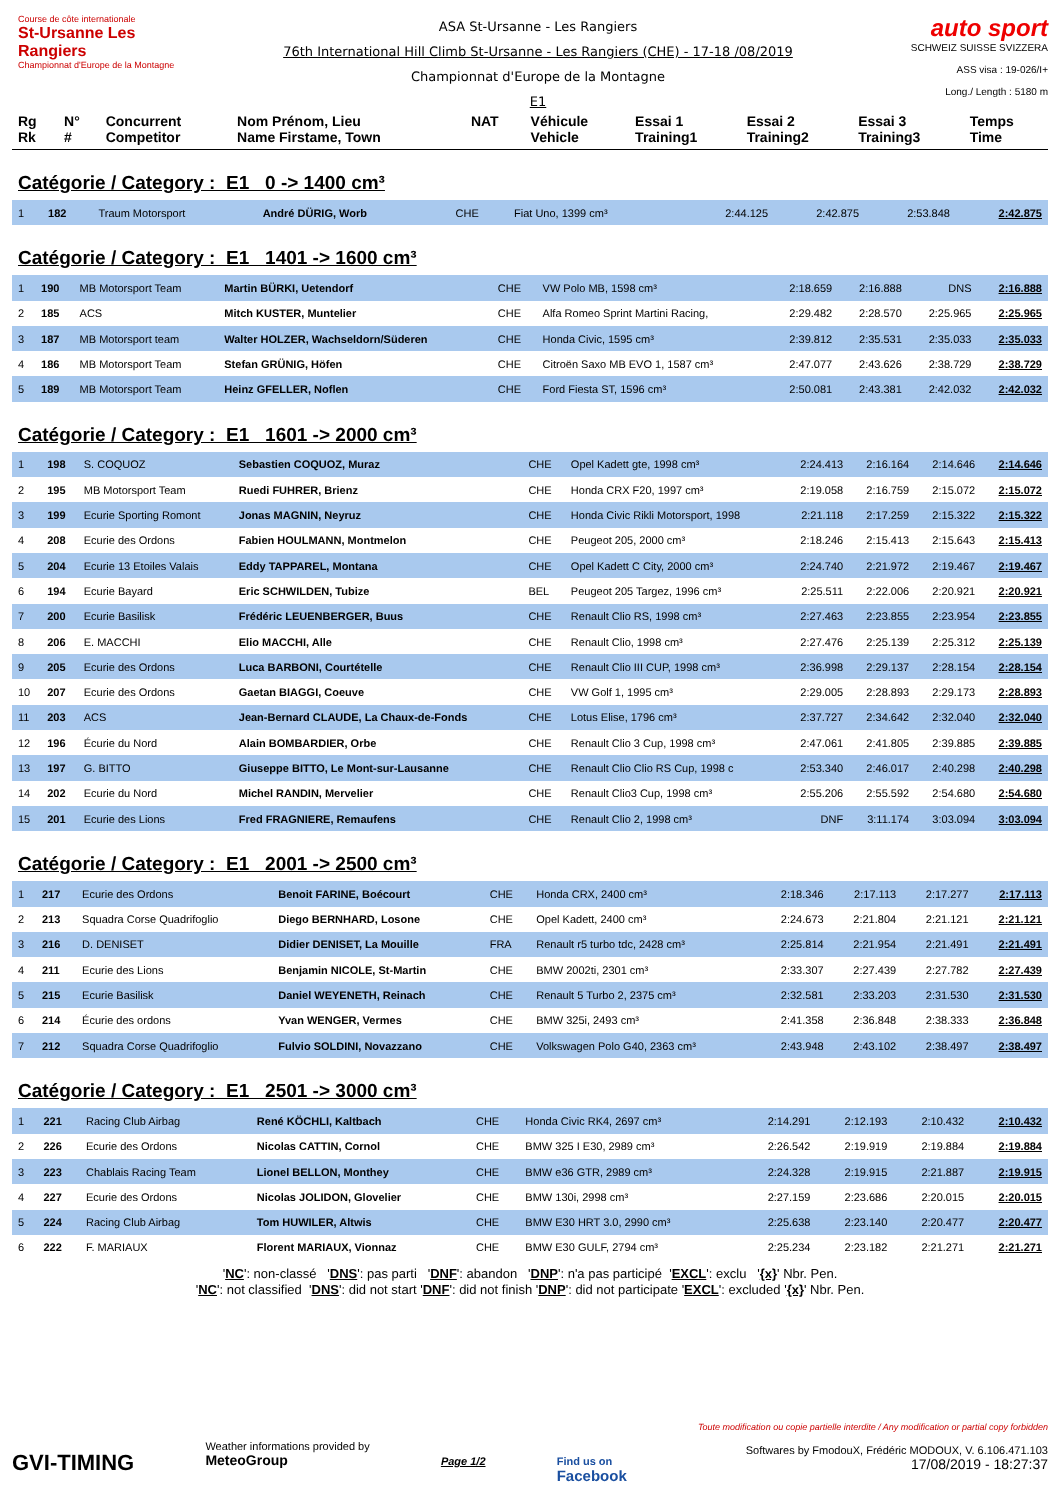Course de côte internationale
St-Ursanne Les Rangiers
Championnat d'Europe de la Montagne
ASA St-Ursanne - Les Rangiers
76th International Hill Climb St-Ursanne - Les Rangiers (CHE) - 17-18 /08/2019
Championnat d'Europe de la Montagne
E1
auto sport
SCHWEIZ SUISSE SVIZZERA
ASS visa : 19-026/I+
Long./ Length : 5180 m
| Rg Rk | N° # | Concurrent Competitor | Nom Prénom, Lieu Name Firstame, Town | NAT | Véhicule Vehicle | Essai 1 Training1 | Essai 2 Training2 | Essai 3 Training3 | Temps Time |
| --- | --- | --- | --- | --- | --- | --- | --- | --- | --- |
Catégorie / Category : E1 0 -> 1400 cm³
| 1 | 182 | Traum Motorsport | André DÜRIG, Worb | CHE | Fiat Uno, 1399 cm³ | 2:44.125 | 2:42.875 | 2:53.848 | 2:42.875 |
Catégorie / Category : E1 1401 -> 1600 cm³
| 1 | 190 | MB Motorsport Team | Martin BÜRKI, Uetendorf | CHE | VW Polo MB, 1598 cm³ | 2:18.659 | 2:16.888 | DNS | 2:16.888 |
| 2 | 185 | ACS | Mitch KUSTER, Muntelier | CHE | Alfa Romeo Sprint Martini Racing, | 2:29.482 | 2:28.570 | 2:25.965 | 2:25.965 |
| 3 | 187 | MB Motorsport team | Walter HOLZER, Wachseldorn/Süderen | CHE | Honda Civic, 1595 cm³ | 2:39.812 | 2:35.531 | 2:35.033 | 2:35.033 |
| 4 | 186 | MB Motorsport Team | Stefan GRÜNIG, Höfen | CHE | Citroën Saxo MB EVO 1, 1587 cm³ | 2:47.077 | 2:43.626 | 2:38.729 | 2:38.729 |
| 5 | 189 | MB Motorsport Team | Heinz GFELLER, Noflen | CHE | Ford Fiesta ST, 1596 cm³ | 2:50.081 | 2:43.381 | 2:42.032 | 2:42.032 |
Catégorie / Category : E1 1601 -> 2000 cm³
| 1 | 198 | S. COQUOZ | Sebastien COQUOZ, Muraz | CHE | Opel Kadett gte, 1998 cm³ | 2:24.413 | 2:16.164 | 2:14.646 | 2:14.646 |
| 2 | 195 | MB Motorsport Team | Ruedi FUHRER, Brienz | CHE | Honda CRX F20, 1997 cm³ | 2:19.058 | 2:16.759 | 2:15.072 | 2:15.072 |
| 3 | 199 | Ecurie Sporting Romont | Jonas MAGNIN, Neyruz | CHE | Honda Civic Rikli Motorsport, 1998 | 2:21.118 | 2:17.259 | 2:15.322 | 2:15.322 |
| 4 | 208 | Ecurie des Ordons | Fabien HOULMANN, Montmelon | CHE | Peugeot 205, 2000 cm³ | 2:18.246 | 2:15.413 | 2:15.643 | 2:15.413 |
| 5 | 204 | Ecurie 13 Etoiles Valais | Eddy TAPPAREL, Montana | CHE | Opel Kadett C City, 2000 cm³ | 2:24.740 | 2:21.972 | 2:19.467 | 2:19.467 |
| 6 | 194 | Ecurie Bayard | Eric SCHWILDEN, Tubize | BEL | Peugeot 205 Targez, 1996 cm³ | 2:25.511 | 2:22.006 | 2:20.921 | 2:20.921 |
| 7 | 200 | Ecurie Basilisk | Frédéric LEUENBERGER, Buus | CHE | Renault Clio RS, 1998 cm³ | 2:27.463 | 2:23.855 | 2:23.954 | 2:23.855 |
| 8 | 206 | E. MACCHI | Elio MACCHI, Alle | CHE | Renault Clio, 1998 cm³ | 2:27.476 | 2:25.139 | 2:25.312 | 2:25.139 |
| 9 | 205 | Ecurie des Ordons | Luca BARBONI, Courtételle | CHE | Renault Clio III CUP, 1998 cm³ | 2:36.998 | 2:29.137 | 2:28.154 | 2:28.154 |
| 10 | 207 | Ecurie des Ordons | Gaetan BIAGGI, Coeuve | CHE | VW Golf 1, 1995 cm³ | 2:29.005 | 2:28.893 | 2:29.173 | 2:28.893 |
| 11 | 203 | ACS | Jean-Bernard CLAUDE, La Chaux-de-Fonds | CHE | Lotus Elise, 1796 cm³ | 2:37.727 | 2:34.642 | 2:32.040 | 2:32.040 |
| 12 | 196 | Écurie du Nord | Alain BOMBARDIER, Orbe | CHE | Renault Clio 3 Cup, 1998 cm³ | 2:47.061 | 2:41.805 | 2:39.885 | 2:39.885 |
| 13 | 197 | G. BITTO | Giuseppe BITTO, Le Mont-sur-Lausanne | CHE | Renault Clio Clio RS Cup, 1998 c | 2:53.340 | 2:46.017 | 2:40.298 | 2:40.298 |
| 14 | 202 | Ecurie du Nord | Michel RANDIN, Mervelier | CHE | Renault Clio3 Cup, 1998 cm³ | 2:55.206 | 2:55.592 | 2:54.680 | 2:54.680 |
| 15 | 201 | Ecurie des Lions | Fred FRAGNIERE, Remaufens | CHE | Renault Clio 2, 1998 cm³ | DNF | 3:11.174 | 3:03.094 | 3:03.094 |
Catégorie / Category : E1 2001 -> 2500 cm³
| 1 | 217 | Ecurie des Ordons | Benoit FARINE, Boécourt | CHE | Honda CRX, 2400 cm³ | 2:18.346 | 2:17.113 | 2:17.277 | 2:17.113 |
| 2 | 213 | Squadra Corse Quadrifoglio | Diego BERNHARD, Losone | CHE | Opel Kadett, 2400 cm³ | 2:24.673 | 2:21.804 | 2:21.121 | 2:21.121 |
| 3 | 216 | D. DENISET | Didier DENISET, La Mouille | FRA | Renault r5 turbo tdc, 2428 cm³ | 2:25.814 | 2:21.954 | 2:21.491 | 2:21.491 |
| 4 | 211 | Ecurie des Lions | Benjamin NICOLE, St-Martin | CHE | BMW 2002ti, 2301 cm³ | 2:33.307 | 2:27.439 | 2:27.782 | 2:27.439 |
| 5 | 215 | Ecurie Basilisk | Daniel WEYENETH, Reinach | CHE | Renault 5 Turbo 2, 2375 cm³ | 2:32.581 | 2:33.203 | 2:31.530 | 2:31.530 |
| 6 | 214 | Écurie des ordons | Yvan WENGER, Vermes | CHE | BMW 325i, 2493 cm³ | 2:41.358 | 2:36.848 | 2:38.333 | 2:36.848 |
| 7 | 212 | Squadra Corse Quadrifoglio | Fulvio SOLDINI, Novazzano | CHE | Volkswagen Polo G40, 2363 cm³ | 2:43.948 | 2:43.102 | 2:38.497 | 2:38.497 |
Catégorie / Category : E1 2501 -> 3000 cm³
| 1 | 221 | Racing Club Airbag | René KÖCHLI, Kaltbach | CHE | Honda Civic RK4, 2697 cm³ | 2:14.291 | 2:12.193 | 2:10.432 | 2:10.432 |
| 2 | 226 | Ecurie des Ordons | Nicolas CATTIN, Cornol | CHE | BMW 325 I E30, 2989 cm³ | 2:26.542 | 2:19.919 | 2:19.884 | 2:19.884 |
| 3 | 223 | Chablais Racing Team | Lionel BELLON, Monthey | CHE | BMW e36 GTR, 2989 cm³ | 2:24.328 | 2:19.915 | 2:21.887 | 2:19.915 |
| 4 | 227 | Ecurie des Ordons | Nicolas JOLIDON, Glovelier | CHE | BMW 130i, 2998 cm³ | 2:27.159 | 2:23.686 | 2:20.015 | 2:20.015 |
| 5 | 224 | Racing Club Airbag | Tom HUWILER, Altwis | CHE | BMW E30 HRT 3.0, 2990 cm³ | 2:25.638 | 2:23.140 | 2:20.477 | 2:20.477 |
| 6 | 222 | F. MARIAUX | Florent MARIAUX, Vionnaz | CHE | BMW E30 GULF, 2794 cm³ | 2:25.234 | 2:23.182 | 2:21.271 | 2:21.271 |
'NC': non-classé 'DNS': pas parti 'DNF': abandon 'DNP': n'a pas participé 'EXCL': exclu '{x}' Nbr. Pen.
'NC': not classified 'DNS': did not start 'DNF': did not finish 'DNP': did not participate 'EXCL': excluded '{x}' Nbr. Pen.
GVI-TIMING
Weather informations provided by
MeteoGroup
Page 1/2 Find us on
Facebook
Toute modification ou copie partielle interdite / Any modification or partial copy forbidden
Softwares by FmodouX, Frédéric MODOUX, V. 6.106.471.103
17/08/2019 - 18:27:37